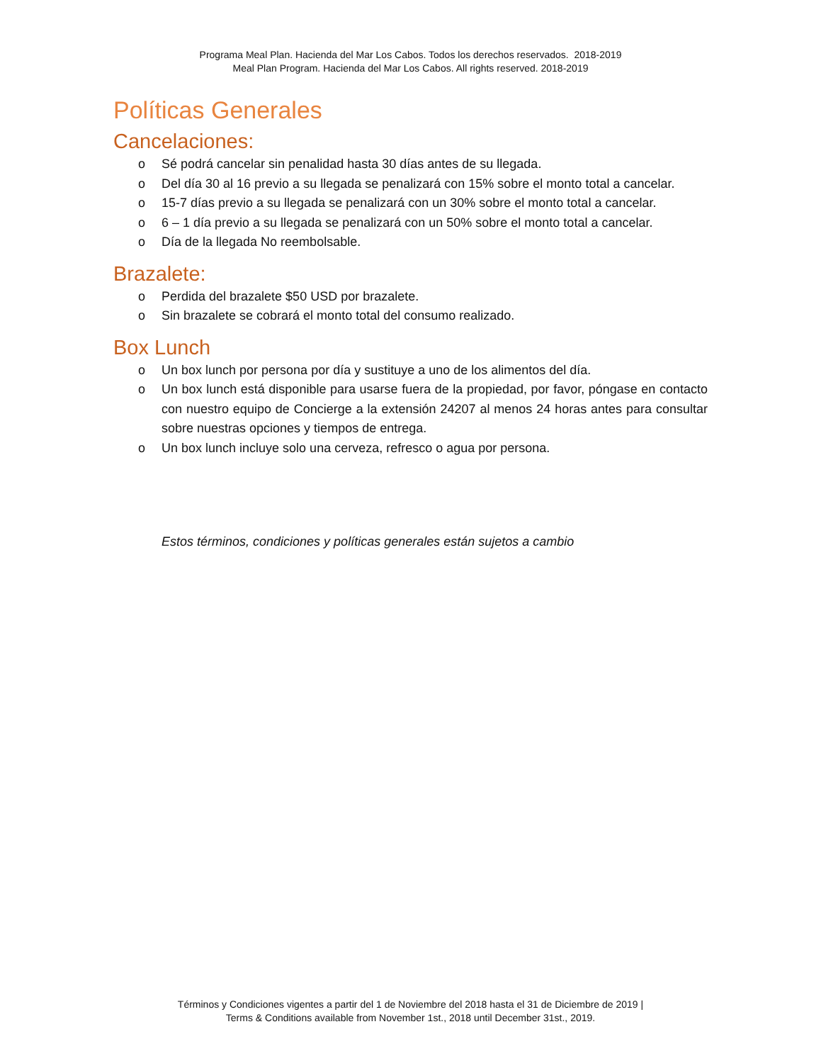Programa Meal Plan. Hacienda del Mar Los Cabos. Todos los derechos reservados. 2018-2019
Meal Plan Program. Hacienda del Mar Los Cabos. All rights reserved. 2018-2019
Políticas Generales
Cancelaciones:
o Sé podrá cancelar sin penalidad hasta 30 días antes de su llegada.
o Del día 30 al 16 previo a su llegada se penalizará con 15% sobre el monto total a cancelar.
o 15-7 días previo a su llegada se penalizará con un 30% sobre el monto total a cancelar.
o 6 – 1 día previo a su llegada se penalizará con un 50% sobre el monto total a cancelar.
o Día de la llegada No reembolsable.
Brazalete:
o Perdida del brazalete $50 USD por brazalete.
o Sin brazalete se cobrará el monto total del consumo realizado.
Box Lunch
o Un box lunch por persona por día y sustituye a uno de los alimentos del día.
o Un box lunch está disponible para usarse fuera de la propiedad, por favor, póngase en contacto con nuestro equipo de Concierge a la extensión 24207 al menos 24 horas antes para consultar sobre nuestras opciones y tiempos de entrega.
o Un box lunch incluye solo una cerveza, refresco o agua por persona.
Estos términos, condiciones y políticas generales están sujetos a cambio
Términos y Condiciones vigentes a partir del 1 de Noviembre del 2018 hasta el 31 de Diciembre de 2019 |
Terms & Conditions available from November 1st., 2018 until December 31st., 2019.